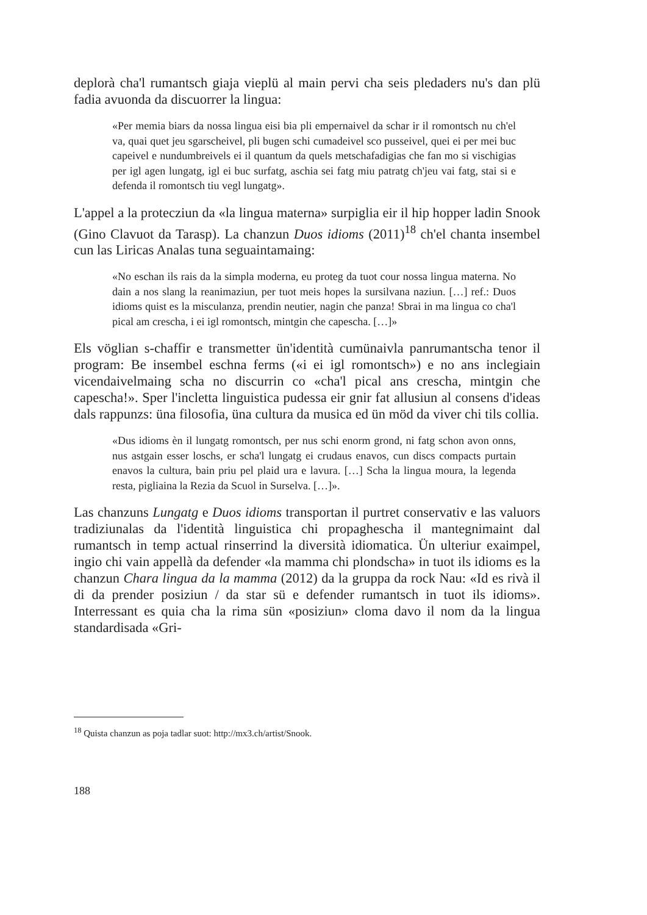deplorà cha'l rumantsch giaja vieplü al main pervi cha seis pledaders nu's dan plü fadia avuonda da discuorrer la lingua:
«Per memia biars da nossa lingua eisi bia pli empernaivel da schar ir il romontsch nu ch'el va, quai quet jeu sgarscheivel, pli bugen schi cumadeivel sco pusseivel, quei ei per mei buc capeivel e nundumbreivels ei il quantum da quels metschafadigias che fan mo si vischigias per igl agen lungatg, igl ei buc surfatg, aschia sei fatg miu patratg ch'jeu vai fatg, stai si e defenda il romontsch tiu vegl lungatg».
L'appel a la protecziun da «la lingua materna» surpiglia eir il hip hopper ladin Snook (Gino Clavuot da Tarasp). La chanzun Duos idioms (2011)<sup>18</sup> ch'el chanta insembel cun las Liricas Analas tuna seguaintamaing:
«No eschan ils rais da la simpla moderna, eu proteg da tuot cour nossa lingua materna. No dain a nos slang la reanimaziun, per tuot meis hopes la sursilvana naziun. […] ref.: Duos idioms quist es la misculanza, prendin neutier, nagin che panza! Sbrai in ma lingua co cha'l pical am crescha, i ei igl romontsch, mintgin che capescha. […]»
Els vöglian s-chaffir e transmetter ün'identità cumünaivla panrumantscha tenor il program: Be insembel eschna ferms («i ei igl romontsch») e no ans inclegiain vicendaivelmaing scha no discurrin co «cha'l pical ans crescha, mintgin che capescha!». Sper l'incletta linguistica pudessa eir gnir fat allusiun al consens d'ideas dals rappunzs: üna filosofia, üna cultura da musica ed ün möd da viver chi tils collia.
«Dus idioms èn il lungatg romontsch, per nus schi enorm grond, ni fatg schon avon onns, nus astgain esser loschs, er scha'l lungatg ei crudaus enavos, cun discs compacts purtain enavos la cultura, bain priu pel plaid ura e lavura. […] Scha la lingua moura, la legenda resta, pigliaina la Rezia da Scuol in Surselva. […]».
Las chanzuns Lungatg e Duos idioms transportan il purtret conservativ e las valuors tradiziunalas da l'identità linguistica chi propaghescha il mantegnimaint dal rumantsch in temp actual rinserrind la diversità idiomatica. Ün ulteriur exaimpel, ingio chi vain appellà da defender «la mamma chi plondscha» in tuot ils idioms es la chanzun Chara lingua da la mamma (2012) da la gruppa da rock Nau: «Id es rivà il di da prender posiziun / da star sü e defender rumantsch in tuot ils idioms». Interressant es quia cha la rima sün «posiziun» cloma davo il nom da la lingua standardisada «Gri-
<sup>18</sup> Quista chanzun as poja tadlar suot: http://mx3.ch/artist/Snook.
188